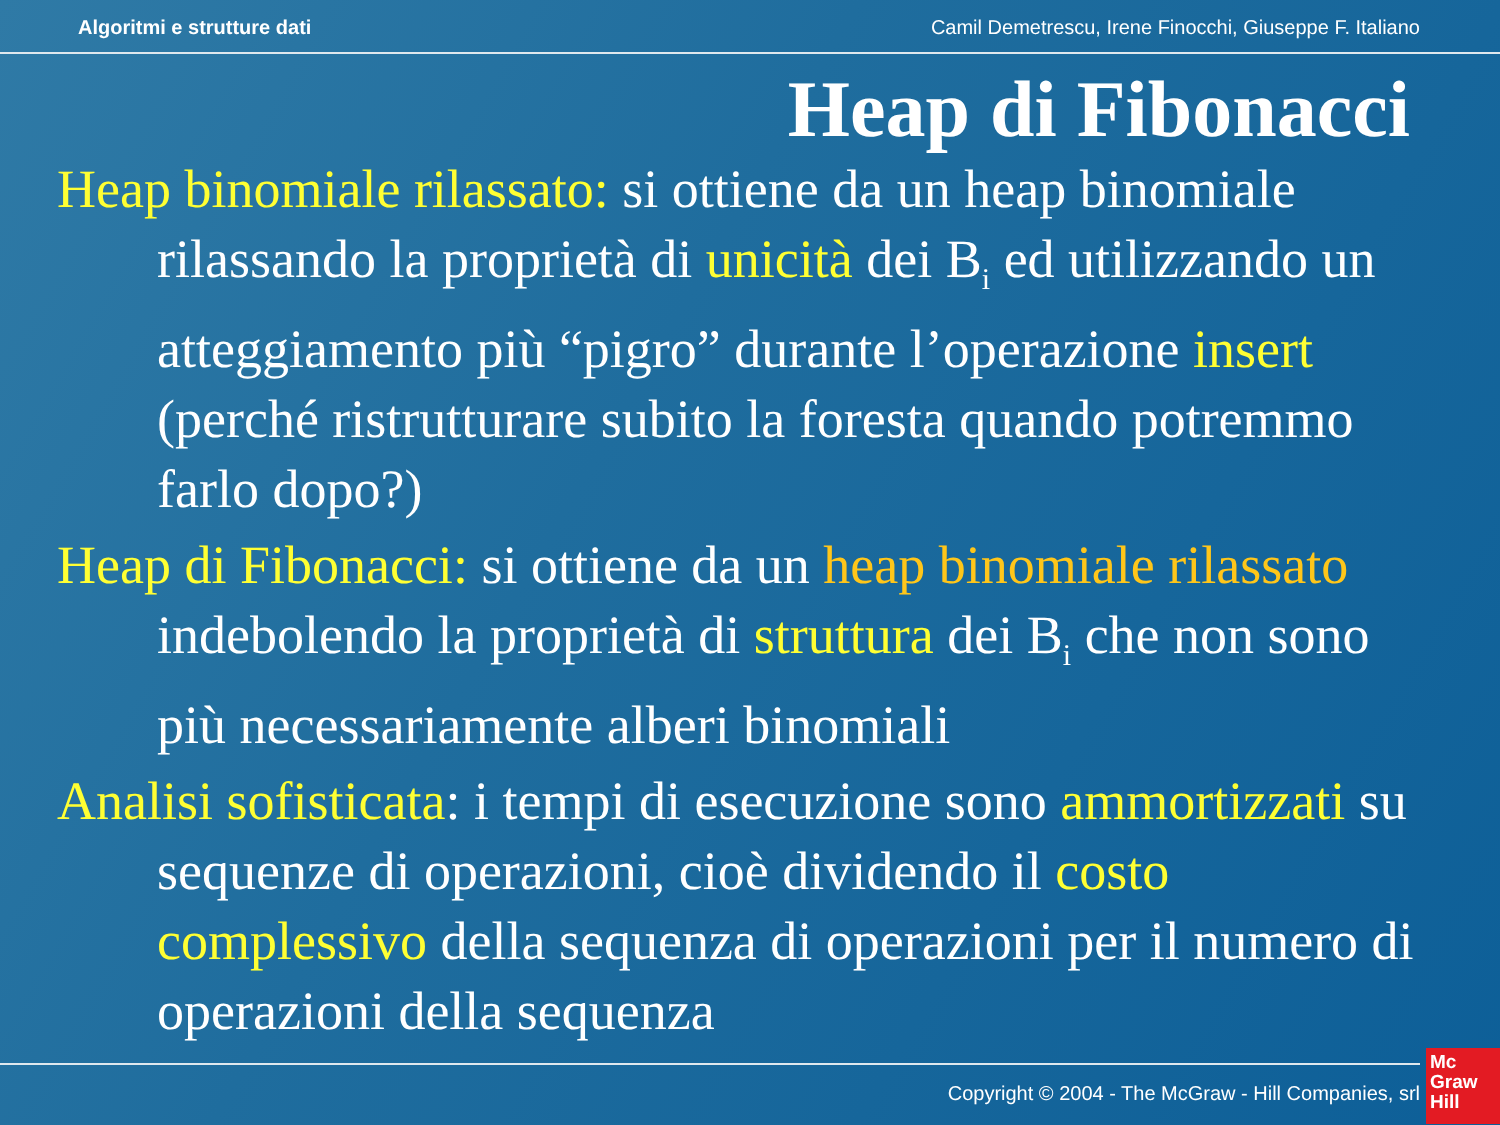Algoritmi e strutture dati Camil Demetrescu, Irene Finocchi, Giuseppe F. Italiano
Heap di Fibonacci
Heap binomiale rilassato: si ottiene da un heap binomiale rilassando la proprietà di unicità dei B<sub>i</sub> ed utilizzando un atteggiamento più “pigro” durante l’operazione insert (perché ristrutturare subito la foresta quando potremmo farlo dopo?)
Heap di Fibonacci: si ottiene da un heap binomiale rilassato indebolendo la proprietà di struttura dei B<sub>i</sub> che non sono più necessariamente alberi binomiali
Analisi sofisticata: i tempi di esecuzione sono ammortizzati su sequenze di operazioni, cioè dividendo il costo complessivo della sequenza di operazioni per il numero di operazioni della sequenza
Copyright © 2004 - The McGraw - Hill Companies, srl
Mc
Graw
Hill